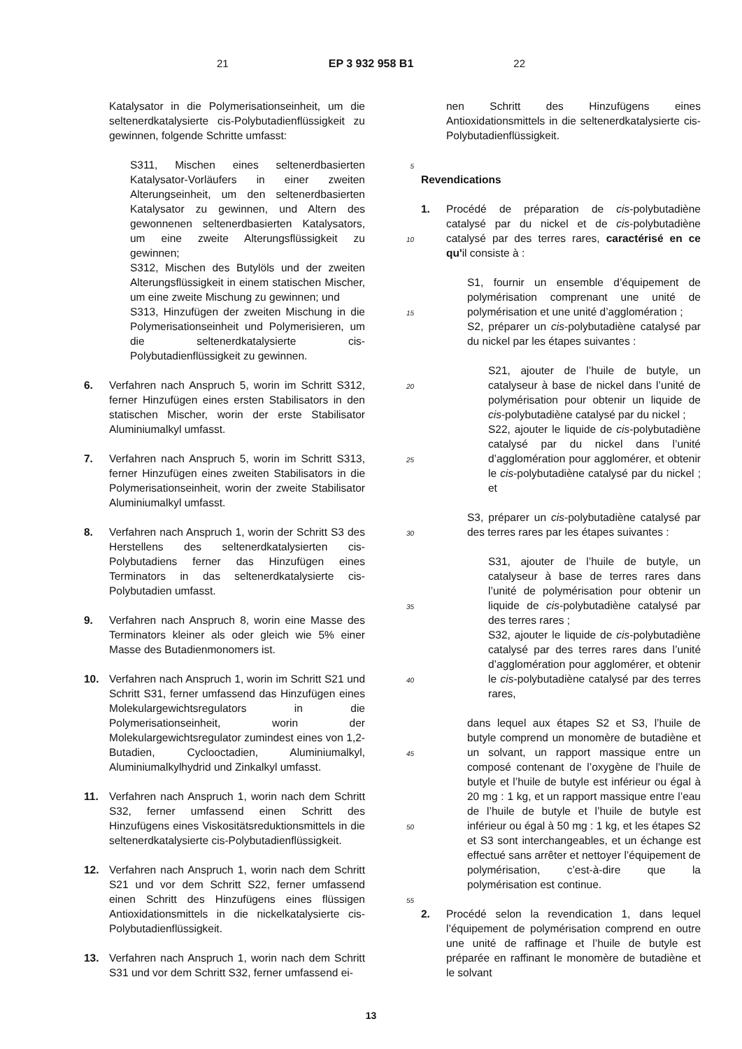21 EP 3 932 958 B1 22
Katalysator in die Polymerisationseinheit, um die seltenerdkatalysierte cis-Polybutadienflüssigkeit zu gewinnen, folgende Schritte umfasst:
S311, Mischen eines seltenerdbasierten Katalysator-Vorläufers in einer zweiten Alterungseinheit, um den seltenerdbasierten Katalysator zu gewinnen, und Altern des gewonnenen seltenerdbasierten Katalysators, um eine zweite Alterungsflüssigkeit zu gewinnen;
S312, Mischen des Butylöls und der zweiten Alterungsflüssigkeit in einem statischen Mischer, um eine zweite Mischung zu gewinnen; und
S313, Hinzufügen der zweiten Mischung in die Polymerisationseinheit und Polymerisieren, um die seltenerdkatalysierte cis-Polybutadienflüssigkeit zu gewinnen.
6. Verfahren nach Anspruch 5, worin im Schritt S312, ferner Hinzufügen eines ersten Stabilisators in den statischen Mischer, worin der erste Stabilisator Aluminiumalkyl umfasst.
7. Verfahren nach Anspruch 5, worin im Schritt S313, ferner Hinzufügen eines zweiten Stabilisators in die Polymerisationseinheit, worin der zweite Stabilisator Aluminiumalkyl umfasst.
8. Verfahren nach Anspruch 1, worin der Schritt S3 des Herstellens des seltenerdkatalysierten cis-Polybutadiens ferner das Hinzufügen eines Terminators in das seltenerdkatalysierte cis-Polybutadien umfasst.
9. Verfahren nach Anspruch 8, worin eine Masse des Terminators kleiner als oder gleich wie 5% einer Masse des Butadienmonomers ist.
10. Verfahren nach Anspruch 1, worin im Schritt S21 und Schritt S31, ferner umfassend das Hinzufügen eines Molekulargewichtsregulators in die Polymerisationseinheit, worin der Molekulargewichtsregulator zumindest eines von 1,2-Butadien, Cyclooctadien, Aluminiumalkyl, Aluminiumalkylhydrid und Zinkalkyl umfasst.
11. Verfahren nach Anspruch 1, worin nach dem Schritt S32, ferner umfassend einen Schritt des Hinzufügens eines Viskositätsreduktionsmittels in die seltenerdkatalysierte cis-Polybutadienflüssigkeit.
12. Verfahren nach Anspruch 1, worin nach dem Schritt S21 und vor dem Schritt S22, ferner umfassend einen Schritt des Hinzufügens eines flüssigen Antioxidationsmittels in die nickelkatalysierte cis-Polybutadienflüssigkeit.
13. Verfahren nach Anspruch 1, worin nach dem Schritt S31 und vor dem Schritt S32, ferner umfassend ei-
5
10
15
20
25
30
35
40
45
50
55
nen Schritt des Hinzufügens eines Antioxidationsmittels in die seltenerdkatalysierte cis-Polybutadienflüssigkeit.
Revendications
1. Procédé de préparation de cis-polybutadiène catalysé par du nickel et de cis-polybutadiène catalysé par des terres rares, caractérisé en ce qu'il consiste à :
S1, fournir un ensemble d’équipement de polymérisation comprenant une unité de polymérisation et une unité d’agglomération ;
S2, préparer un cis-polybutadiène catalysé par du nickel par les étapes suivantes :
S21, ajouter de l’huile de butyle, un catalyseur à base de nickel dans l’unité de polymérisation pour obtenir un liquide de cis-polybutadiène catalysé par du nickel ;
S22, ajouter le liquide de cis-polybutadiène catalysé par du nickel dans l’unité d’agglomération pour agglomérer, et obtenir le cis-polybutadiène catalysé par du nickel ; et
S3, préparer un cis-polybutadiène catalysé par des terres rares par les étapes suivantes :
S31, ajouter de l’huile de butyle, un catalyseur à base de terres rares dans l’unité de polymérisation pour obtenir un liquide de cis-polybutadiène catalysé par des terres rares ;
S32, ajouter le liquide de cis-polybutadiène catalysé par des terres rares dans l’unité d’agglomération pour agglomérer, et obtenir le cis-polybutadiène catalysé par des terres rares,
dans lequel aux étapes S2 et S3, l’huile de butyle comprend un monomère de butadiène et un solvant, un rapport massique entre un composé contenant de l’oxygène de l’huile de butyle et l’huile de butyle est inférieur ou égal à 20 mg : 1 kg, et un rapport massique entre l’eau de l’huile de butyle et l’huile de butyle est inférieur ou égal à 50 mg : 1 kg, et les étapes S2 et S3 sont interchangeables, et un échange est effectué sans arrêter et nettoyer l’équipement de polymérisation, c’est-à-dire que la polymérisation est continue.
2. Procédé selon la revendication 1, dans lequel l’équipement de polymérisation comprend en outre une unité de raffinage et l’huile de butyle est préparée en raffinant le monomère de butadiène et le solvant
13